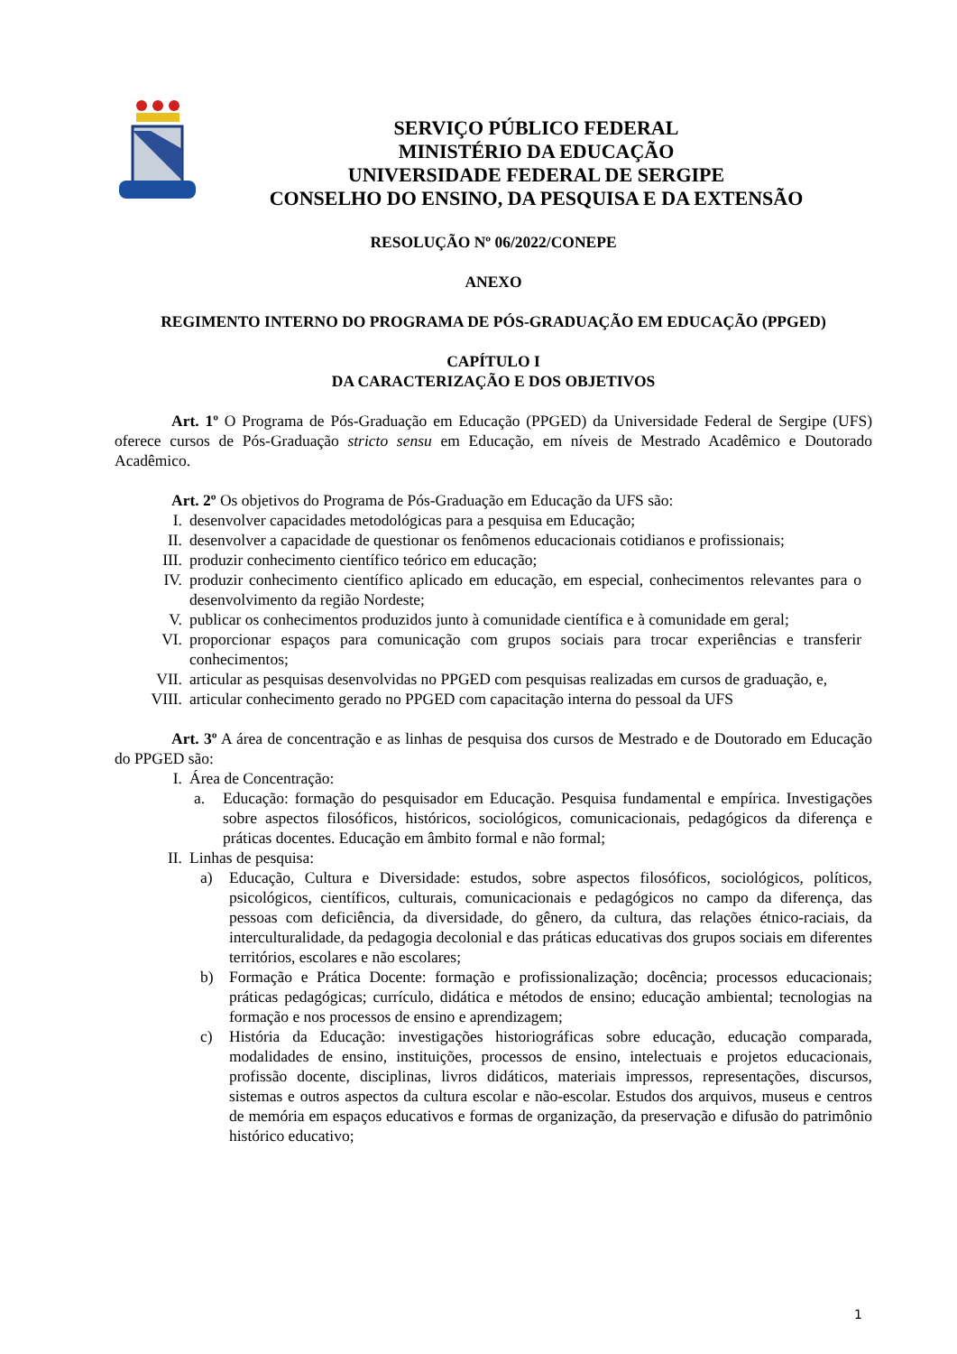SERVIÇO PÚBLICO FEDERAL
MINISTÉRIO DA EDUCAÇÃO
UNIVERSIDADE FEDERAL DE SERGIPE
CONSELHO DO ENSINO, DA PESQUISA E DA EXTENSÃO
RESOLUÇÃO Nº 06/2022/CONEPE
ANEXO
REGIMENTO INTERNO DO PROGRAMA DE PÓS-GRADUAÇÃO EM EDUCAÇÃO (PPGED)
CAPÍTULO I
DA CARACTERIZAÇÃO E DOS OBJETIVOS
Art. 1º O Programa de Pós-Graduação em Educação (PPGED) da Universidade Federal de Sergipe (UFS) oferece cursos de Pós-Graduação stricto sensu em Educação, em níveis de Mestrado Acadêmico e Doutorado Acadêmico.
Art. 2º Os objetivos do Programa de Pós-Graduação em Educação da UFS são:
I. desenvolver capacidades metodológicas para a pesquisa em Educação;
II. desenvolver a capacidade de questionar os fenômenos educacionais cotidianos e profissionais;
III. produzir conhecimento científico teórico em educação;
IV. produzir conhecimento científico aplicado em educação, em especial, conhecimentos relevantes para o desenvolvimento da região Nordeste;
V. publicar os conhecimentos produzidos junto à comunidade científica e à comunidade em geral;
VI. proporcionar espaços para comunicação com grupos sociais para trocar experiências e transferir conhecimentos;
VII. articular as pesquisas desenvolvidas no PPGED com pesquisas realizadas em cursos de graduação, e,
VIII. articular conhecimento gerado no PPGED com capacitação interna do pessoal da UFS
Art. 3º A área de concentração e as linhas de pesquisa dos cursos de Mestrado e de Doutorado em Educação do PPGED são:
I. Área de Concentração:
a. Educação: formação do pesquisador em Educação. Pesquisa fundamental e empírica. Investigações sobre aspectos filosóficos, históricos, sociológicos, comunicacionais, pedagógicos da diferença e práticas docentes. Educação em âmbito formal e não formal;
II. Linhas de pesquisa:
a) Educação, Cultura e Diversidade: estudos, sobre aspectos filosóficos, sociológicos, políticos, psicológicos, científicos, culturais, comunicacionais e pedagógicos no campo da diferença, das pessoas com deficiência, da diversidade, do gênero, da cultura, das relações étnico-raciais, da interculturalidade, da pedagogia decolonial e das práticas educativas dos grupos sociais em diferentes territórios, escolares e não escolares;
b) Formação e Prática Docente: formação e profissionalização; docência; processos educacionais; práticas pedagógicas; currículo, didática e métodos de ensino; educação ambiental; tecnologias na formação e nos processos de ensino e aprendizagem;
c) História da Educação: investigações historiográficas sobre educação, educação comparada, modalidades de ensino, instituições, processos de ensino, intelectuais e projetos educacionais, profissão docente, disciplinas, livros didáticos, materiais impressos, representações, discursos, sistemas e outros aspectos da cultura escolar e não-escolar. Estudos dos arquivos, museus e centros de memória em espaços educativos e formas de organização, da preservação e difusão do patrimônio histórico educativo;
1